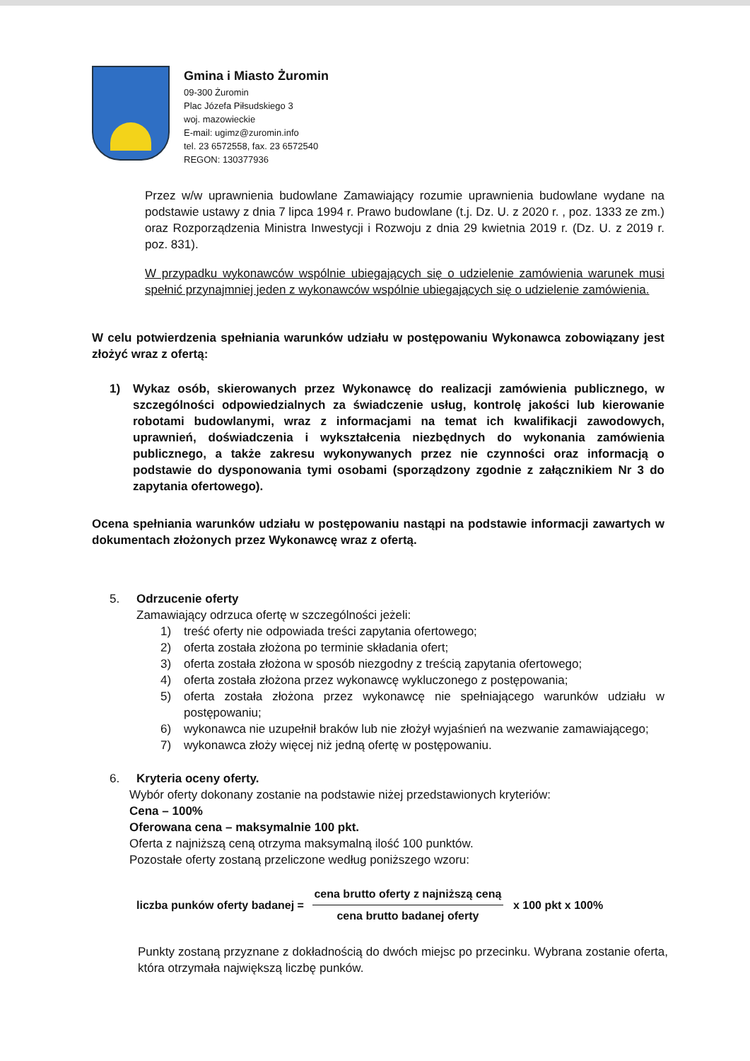Gmina i Miasto Żuromin
09-300 Żuromin
Plac Józefa Piłsudskiego 3
woj. mazowieckie
E-mail: ugimz@zuromin.info
tel. 23 6572558, fax. 23 6572540
REGON: 130377936
Przez w/w uprawnienia budowlane Zamawiający rozumie uprawnienia budowlane wydane na podstawie ustawy z dnia 7 lipca 1994 r. Prawo budowlane (t.j. Dz. U. z 2020 r. , poz. 1333 ze zm.) oraz Rozporządzenia Ministra Inwestycji i Rozwoju z dnia 29 kwietnia 2019 r. (Dz. U. z 2019 r. poz. 831).
W przypadku wykonawców wspólnie ubiegających się o udzielenie zamówienia warunek musi spełnić przynajmniej jeden z wykonawców wspólnie ubiegających się o udzielenie zamówienia.
W celu potwierdzenia spełniania warunków udziału w postępowaniu Wykonawca zobowiązany jest złożyć wraz z ofertą:
1) Wykaz osób, skierowanych przez Wykonawcę do realizacji zamówienia publicznego, w szczególności odpowiedzialnych za świadczenie usług, kontrolę jakości lub kierowanie robotami budowlanymi, wraz z informacjami na temat ich kwalifikacji zawodowych, uprawnień, doświadczenia i wykształcenia niezbędnych do wykonania zamówienia publicznego, a także zakresu wykonywanych przez nie czynności oraz informacją o podstawie do dysponowania tymi osobami (sporządzony zgodnie z załącznikiem Nr 3 do zapytania ofertowego).
Ocena spełniania warunków udziału w postępowaniu nastąpi na podstawie informacji zawartych w dokumentach złożonych przez Wykonawcę wraz z ofertą.
5. Odrzucenie oferty
Zamawiający odrzuca ofertę w szczególności jeżeli:
1) treść oferty nie odpowiada treści zapytania ofertowego;
2) oferta została złożona po terminie składania ofert;
3) oferta została złożona w sposób niezgodny z treścią zapytania ofertowego;
4) oferta została złożona przez wykonawcę wykluczonego z postępowania;
5) oferta została złożona przez wykonawcę nie spełniającego warunków udziału w postępowaniu;
6) wykonawca nie uzupełnił braków lub nie złożył wyjaśnień na wezwanie zamawiającego;
7) wykonawca złoży więcej niż jedną ofertę w postępowaniu.
6. Kryteria oceny oferty.
Wybór oferty dokonany zostanie na podstawie niżej przedstawionych kryteriów:
Cena – 100%
Oferowana cena – maksymalnie 100 pkt.
Oferta z najniższą ceną otrzyma maksymalną ilość 100 punktów.
Pozostałe oferty zostaną przeliczone według poniższego wzoru:
liczba punków oferty badanej =
cena brutto oferty z najniższą ceną
cena brutto badanej oferty
x 100 pkt x 100%
Punkty zostaną przyznane z dokładnością do dwóch miejsc po przecinku. Wybrana zostanie oferta, która otrzymała największą liczbę punków.